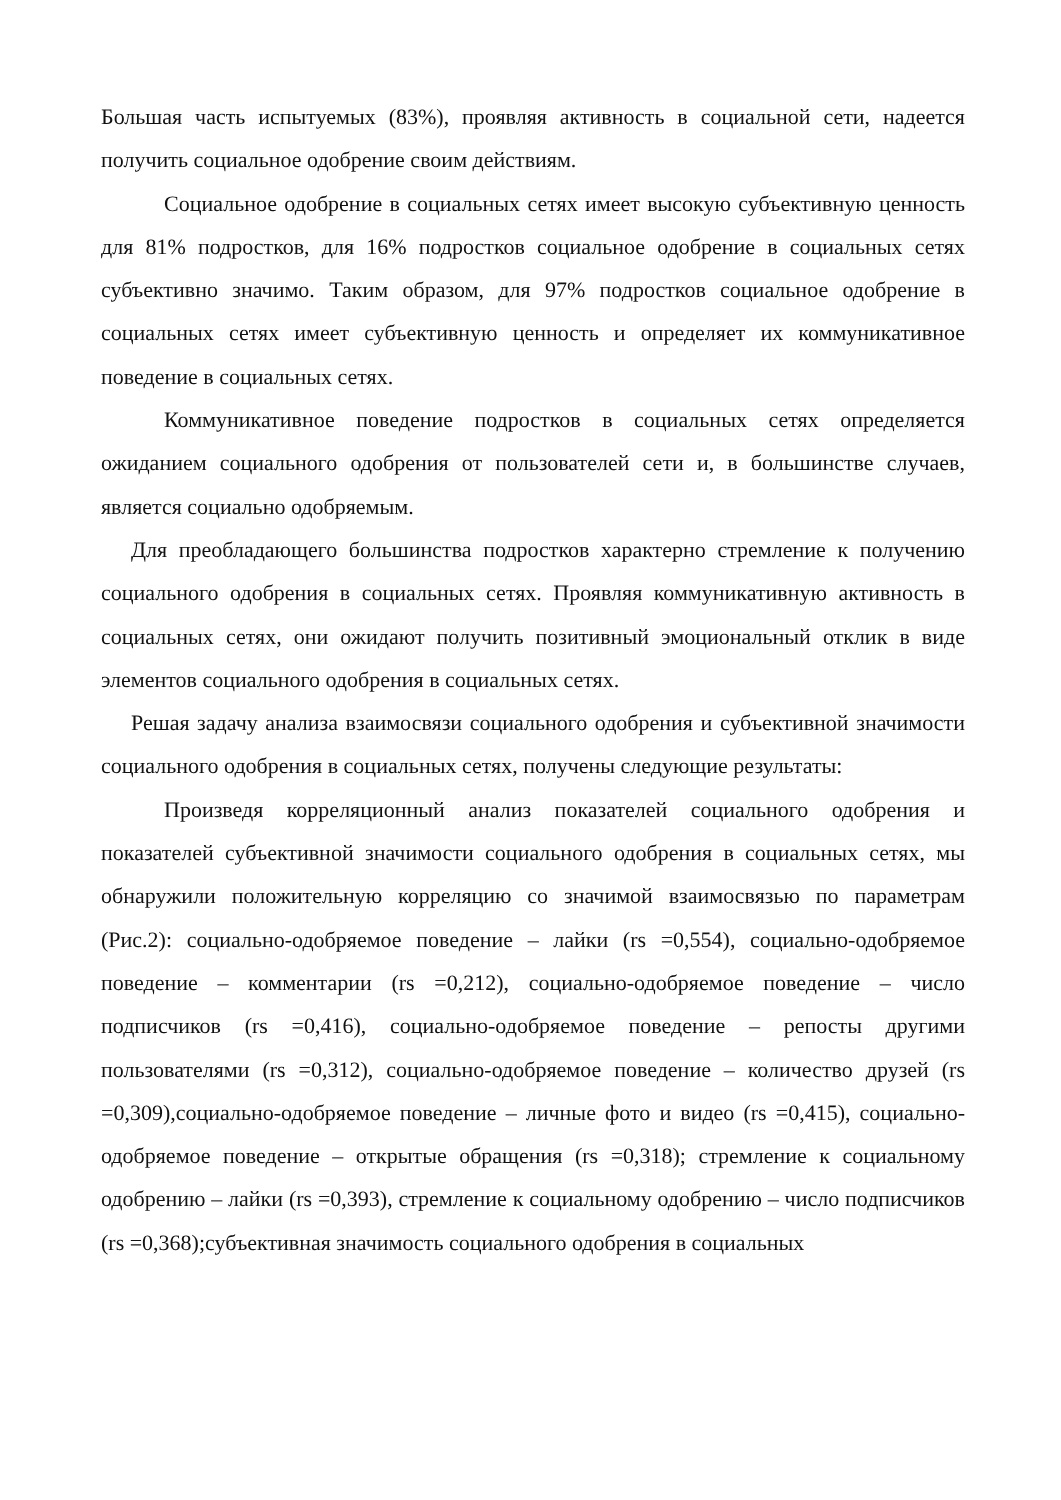Большая часть испытуемых (83%), проявляя активность в социальной сети, надеется получить социальное одобрение своим действиям.
Социальное одобрение в социальных сетях имеет высокую субъективную ценность для 81% подростков, для 16% подростков социальное одобрение в социальных сетях субъективно значимо. Таким образом, для 97% подростков социальное одобрение в социальных сетях имеет субъективную ценность и определяет их коммуникативное поведение в социальных сетях.
Коммуникативное поведение подростков в социальных сетях определяется ожиданием социального одобрения от пользователей сети и, в большинстве случаев, является социально одобряемым.
Для преобладающего большинства подростков характерно стремление к получению социального одобрения в социальных сетях. Проявляя коммуникативную активность в социальных сетях, они ожидают получить позитивный эмоциональный отклик в виде элементов социального одобрения в социальных сетях.
Решая задачу анализа взаимосвязи социального одобрения и субъективной значимости социального одобрения в социальных сетях, получены следующие результаты:
Произведя корреляционный анализ показателей социального одобрения и показателей субъективной значимости социального одобрения в социальных сетях, мы обнаружили положительную корреляцию со значимой взаимосвязью по параметрам (Рис.2): социально-одобряемое поведение – лайки (rs =0,554), социально-одобряемое поведение – комментарии (rs =0,212), социально-одобряемое поведение – число подписчиков (rs =0,416), социально-одобряемое поведение – репосты другими пользователями (rs =0,312), социально-одобряемое поведение – количество друзей (rs =0,309),социально-одобряемое поведение – личные фото и видео (rs =0,415), социально-одобряемое поведение – открытые обращения (rs =0,318); стремление к социальному одобрению – лайки (rs =0,393), стремление к социальному одобрению – число подписчиков (rs =0,368);субъективная значимость социального одобрения в социальных